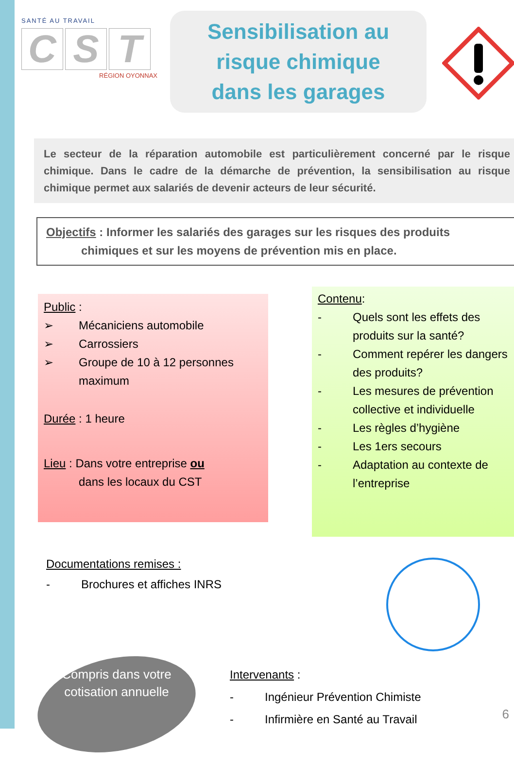SANTÉ AU TRAVAIL
C S T
RÉGION OYONNAX
Sensibilisation au
risque chimique
dans les garages
Le secteur de la réparation automobile est particulièrement concerné par le risque chimique. Dans le cadre de la démarche de prévention, la sensibilisation au risque chimique permet aux salariés de devenir acteurs de leur sécurité.
Objectifs : Informer les salariés des garages sur les risques des produits
chimiques et sur les moyens de prévention mis en place.
Public :
➢ Mécaniciens automobile
➢ Carrossiers
➢ Groupe de 10 à 12 personnes maximum
Durée : 1 heure
Lieu : Dans votre entreprise ou
dans les locaux du CST
Contenu:
- Quels sont les effets des produits sur la santé?
- Comment repérer les dangers des produits?
- Les mesures de prévention collective et individuelle
- Les règles d’hygiène
- Les 1ers secours
- Adaptation au contexte de l’entreprise
Documentations remises :
- Brochures et affiches INRS
Compris dans votre cotisation annuelle
Intervenants :
- Ingénieur Prévention Chimiste
- Infirmière en Santé au Travail
6